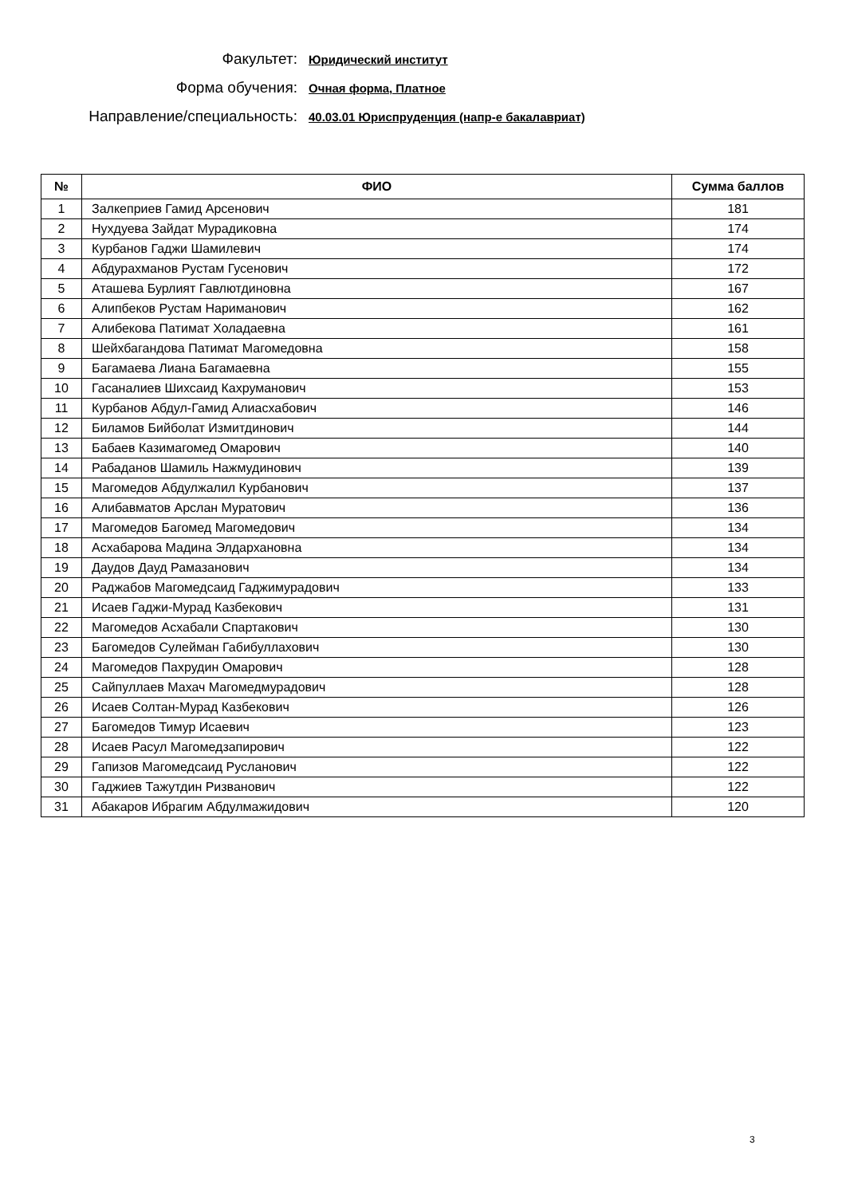Факультет:
Юридический институт
Форма обучения:
Очная форма, Платное
Направление/специальность:
40.03.01 Юриспруденция (напр-е бакалавриат)
| № | ФИО | Сумма баллов |
| --- | --- | --- |
| 1 | Залкеприев Гамид Арсенович | 181 |
| 2 | Нухдуева Зайдат Мурадиковна | 174 |
| 3 | Курбанов Гаджи Шамилевич | 174 |
| 4 | Абдурахманов Рустам Гусенович | 172 |
| 5 | Аташева Бурлият Гавлютдиновна | 167 |
| 6 | Алипбеков Рустам Нариманович | 162 |
| 7 | Алибекова Патимат Холадаевна | 161 |
| 8 | Шейхбагандова Патимат Магомедовна | 158 |
| 9 | Багамаева Лиана Багамаевна | 155 |
| 10 | Гасаналиев Шихсаид Кахруманович | 153 |
| 11 | Курбанов Абдул-Гамид Алиасхабович | 146 |
| 12 | Биламов Бийболат Измитдинович | 144 |
| 13 | Бабаев Казимагомед Омарович | 140 |
| 14 | Рабаданов Шамиль Нажмудинович | 139 |
| 15 | Магомедов Абдулжалил Курбанович | 137 |
| 16 | Алибавматов Арслан Муратович | 136 |
| 17 | Магомедов Багомед Магомедович | 134 |
| 18 | Асхабарова Мадина Элдархановна | 134 |
| 19 | Даудов Дауд Рамазанович | 134 |
| 20 | Раджабов Магомедсаид Гаджимурадович | 133 |
| 21 | Исаев Гаджи-Мурад Казбекович | 131 |
| 22 | Магомедов Асхабали Спартакович | 130 |
| 23 | Багомедов Сулейман Габибуллахович | 130 |
| 24 | Магомедов Пахрудин Омарович | 128 |
| 25 | Сайпуллаев Махач Магомедмурадович | 128 |
| 26 | Исаев Солтан-Мурад Казбекович | 126 |
| 27 | Багомедов Тимур Исаевич | 123 |
| 28 | Исаев Расул Магомедзапирович | 122 |
| 29 | Гапизов Магомедсаид Русланович | 122 |
| 30 | Гаджиев Тажутдин Ризванович | 122 |
| 31 | Абакаров Ибрагим Абдулмажидович | 120 |
3